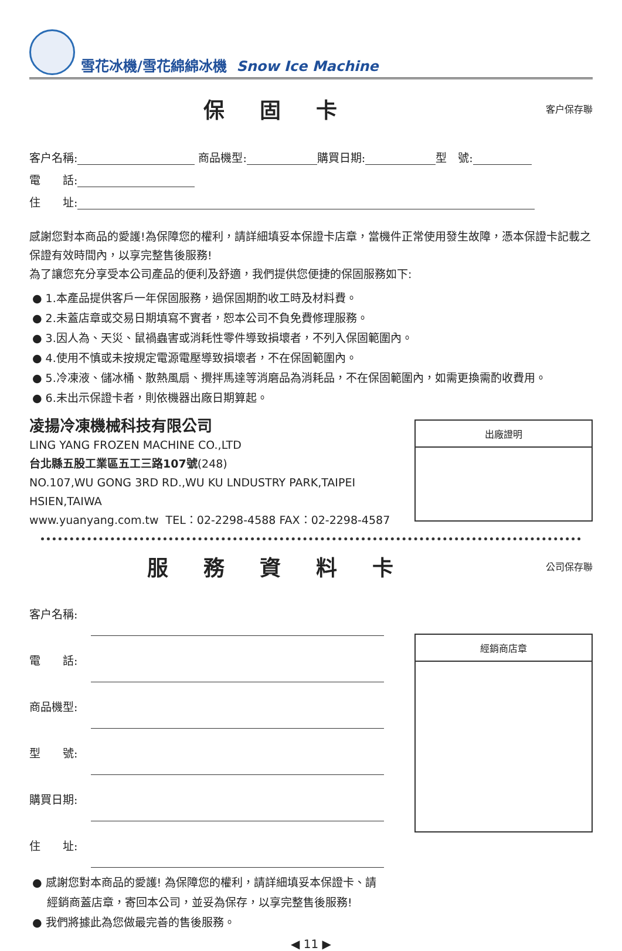雪花冰機/雪花綿綿冰機 Snow Ice Machine
保固卡
客户保存聯
客户名稱: 商品機型: 購買日期: 型　號:
電　　話:
住　　址:
感謝您對本商品的愛護!為保障您的權利，請詳細填妥本保證卡店章，當機件正常使用發生故障，憑本保證卡記載之保證有效時間內，以享完整售後服務!
為了讓您充分享受本公司產品的便利及舒適，我們提供您便捷的保固服務如下:
● 1.本產品提供客戶一年保固服務，過保固期酌收工時及材料費。
● 2.未蓋店章或交易日期填寫不實者，恕本公司不負免費修理服務。
● 3.因人為、天災、鼠禍蟲害或消耗性零件導致損壞者，不列入保固範圍內。
● 4.使用不慎或未按規定電源電壓導致損壞者，不在保固範圍內。
● 5.冷凍液、儲冰桶、散熱風扇、攪拌馬達等消磨品為消耗品，不在保固範圍內，如需更換需酌收費用。
● 6.未出示保證卡者，則依機器出廠日期算起。
凌揚冷凍機械科技有限公司
LING YANG FROZEN MACHINE CO.,LTD
台北縣五股工業區五工三路107號(248)
NO.107,WU GONG 3RD RD.,WU KU LNDUSTRY PARK,TAIPEI HSIEN,TAIWA
www.yuanyang.com.tw TEL：02-2298-4588 FAX：02-2298-4587
出廠證明
服務資料卡
公司保存聯
客户名稱:
電　　話:
商品機型:
型　　號:
購買日期:
住　　址:
● 感謝您對本商品的愛護! 為保障您的權利，請詳細填妥本保證卡、請經銷商蓋店章，寄回本公司，並妥為保存，以享完整售後服務!
● 我們將據此為您做最完善的售後服務。
經銷商店章
◀ 11 ▶